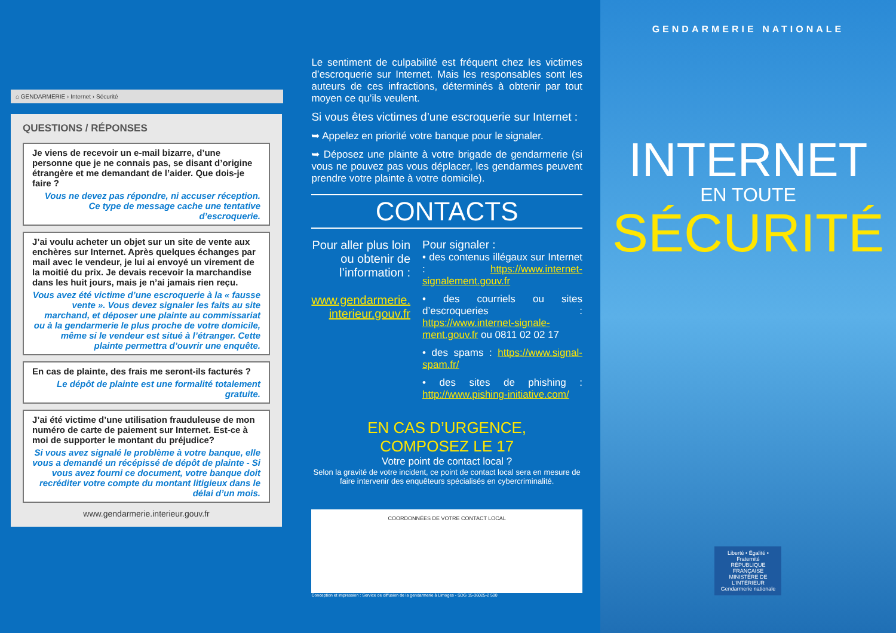⌂ GENDARMERIE › Internet › Sécurité
QUESTIONS / RÉPONSES
Je viens de recevoir un e-mail bizarre, d’une personne que je ne connais pas, se disant d’origine étrangère et me demandant de l’aider. Que dois-je faire ?
Vous ne devez pas répondre, ni accuser réception. Ce type de message cache une tentative d’escroquerie.
J’ai voulu acheter un objet sur un site de vente aux enchères sur Internet. Après quelques échanges par mail avec le vendeur, je lui ai envoyé un virement de la moitié du prix. Je devais recevoir la marchandise dans les huit jours, mais je n’ai jamais rien reçu.
Vous avez été victime d’une escroquerie à la « fausse vente ». Vous devez signaler les faits au site marchand, et déposer une plainte au commissariat ou à la gendarmerie le plus proche de votre domicile, même si le vendeur est situé à l’étranger. Cette plainte permettra d’ouvrir une enquête.
En cas de plainte, des frais me seront-ils facturés ?
Le dépôt de plainte est une formalité totalement gratuite.
J’ai été victime d’une utilisation frauduleuse de mon numéro de carte de paiement sur Internet. Est-ce à moi de supporter le montant du préjudice?
Si vous avez signalé le problème à votre banque, elle vous a demandé un récépissé de dépôt de plainte - Si vous avez fourni ce document, votre banque doit recréditer votre compte du montant litigieux dans le délai d’un mois.
www.gendarmerie.interieur.gouv.fr
Le sentiment de culpabilité est fréquent chez les victimes d’escroquerie sur Internet. Mais les responsables sont les auteurs de ces infractions, déterminés à obtenir par tout moyen ce qu’ils veulent.
Si vous êtes victimes d’une escroquerie sur Internet :
➥ Appelez en priorité votre banque pour le signaler.
➥ Déposez une plainte à votre brigade de gendarmerie (si vous ne pouvez pas vous déplacer, les gendarmes peuvent prendre votre plainte à votre domicile).
CONTACTS
Pour aller plus loin ou obtenir de l’information :
www.gendarmerie.
interieur.gouv.fr
Pour signaler :
• des contenus illégaux sur Internet : https://www.internet-signalement.gouv.fr
• des courriels ou sites d’escroqueries : https://www.internet-signale-ment.gouv.fr ou 0811 02 02 17
• des spams : https://www.signal-spam.fr/
• des sites de phishing : http://www.pishing-initiative.com/
EN CAS D’URGENCE,
COMPOSEZ LE 17
Votre point de contact local ?
Selon la gravité de votre incident, ce point de contact local sera en mesure de faire intervenir des enquêteurs spécialisés en cybercriminalité.
COORDONNÉES DE VOTRE CONTACT LOCAL
Conception et impression : Service de diffusion de la gendarmerie à Limoges - SDG 15-36025-2 500
GENDARMERIE NATIONALE
INTERNET
EN TOUTE
SÉCURITÉ
Liberté • Égalité • Fraternité
RÉPUBLIQUE FRANÇAISE
MINISTÈRE DE L’INTÉRIEUR
Gendarmerie nationale